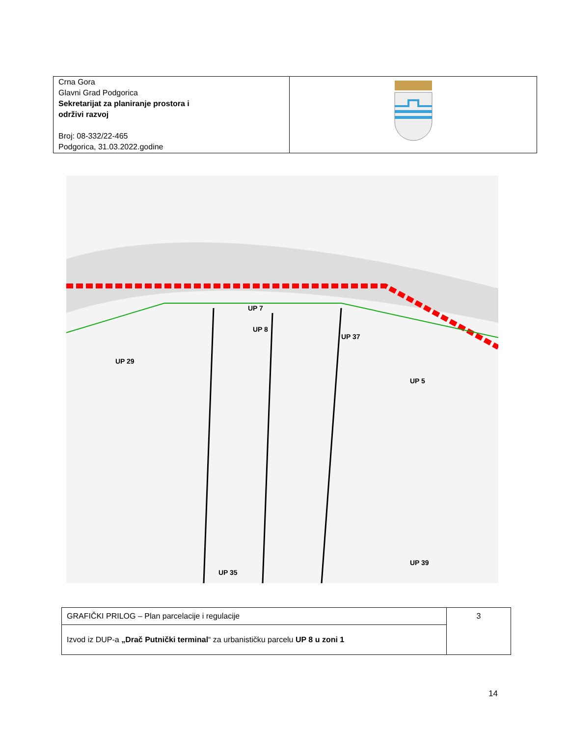| Crna Gora Glavni Grad Podgorica Sekretarijat za planiranje prostora i održivi razvoj Broj: 08-332/22-465 Podgorica, 31.03.2022.godine | |
UP 7
UP 8
UP 37
UP 5
UP 39
UP 29
UP 35
| GRAFIČKI PRILOG – Plan parcelacije i regulacije | 3 |
| Izvod iz DUP-a „Drač Putnički terminal “ za urbanističku parcelu UP 8 u zoni 1 | |
14